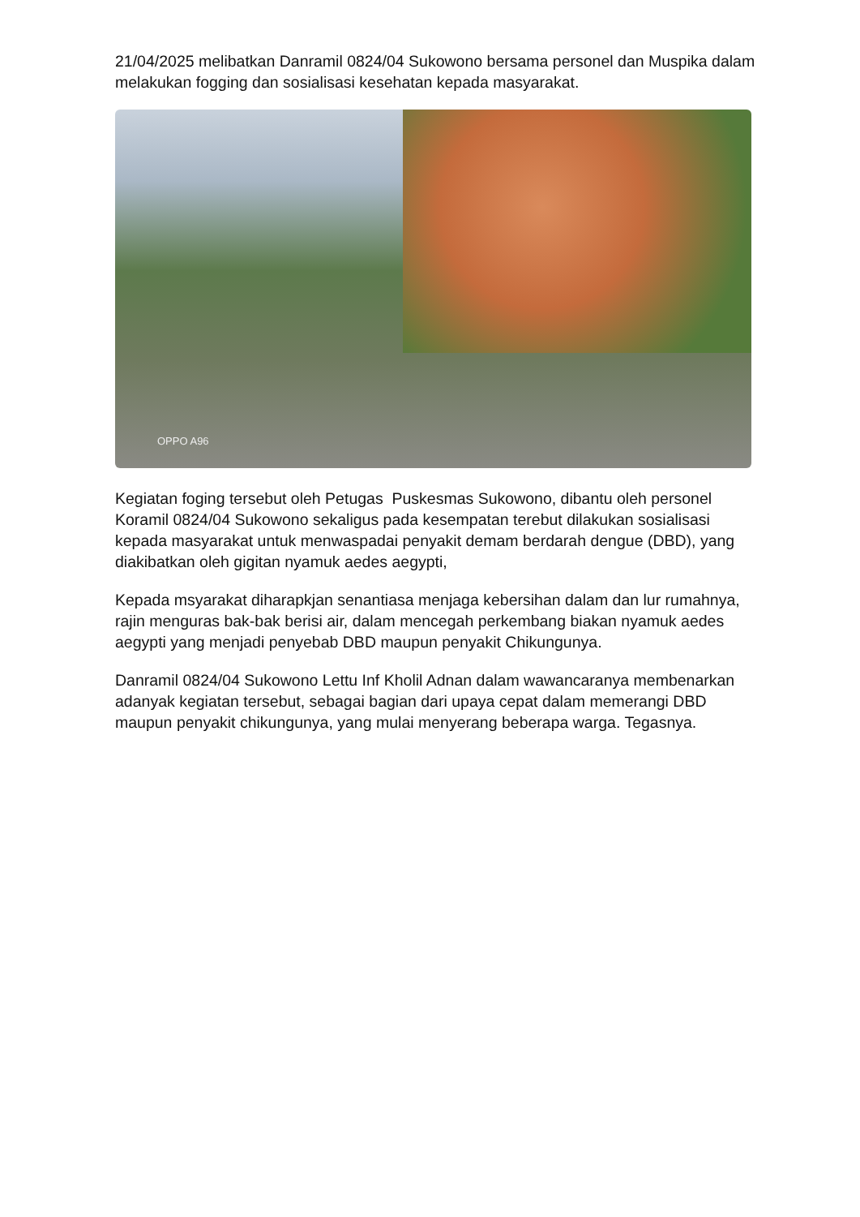21/04/2025 melibatkan Danramil 0824/04 Sukowono bersama personel dan Muspika dalam melakukan fogging dan sosialisasi kesehatan kepada masyarakat.
OPPO A96
Kegiatan foging tersebut oleh Petugas Puskesmas Sukowono, dibantu oleh personel Koramil 0824/04 Sukowono sekaligus pada kesempatan terebut dilakukan sosialisasi kepada masyarakat untuk menwaspadai penyakit demam berdarah dengue (DBD), yang diakibatkan oleh gigitan nyamuk aedes aegypti,
Kepada msyarakat diharapkjan senantiasa menjaga kebersihan dalam dan lur rumahnya, rajin menguras bak-bak berisi air, dalam mencegah perkembang biakan nyamuk aedes aegypti yang menjadi penyebab DBD maupun penyakit Chikungunya.
Danramil 0824/04 Sukowono Lettu Inf Kholil Adnan dalam wawancaranya membenarkan adanyak kegiatan tersebut, sebagai bagian dari upaya cepat dalam memerangi DBD maupun penyakit chikungunya, yang mulai menyerang beberapa warga. Tegasnya.